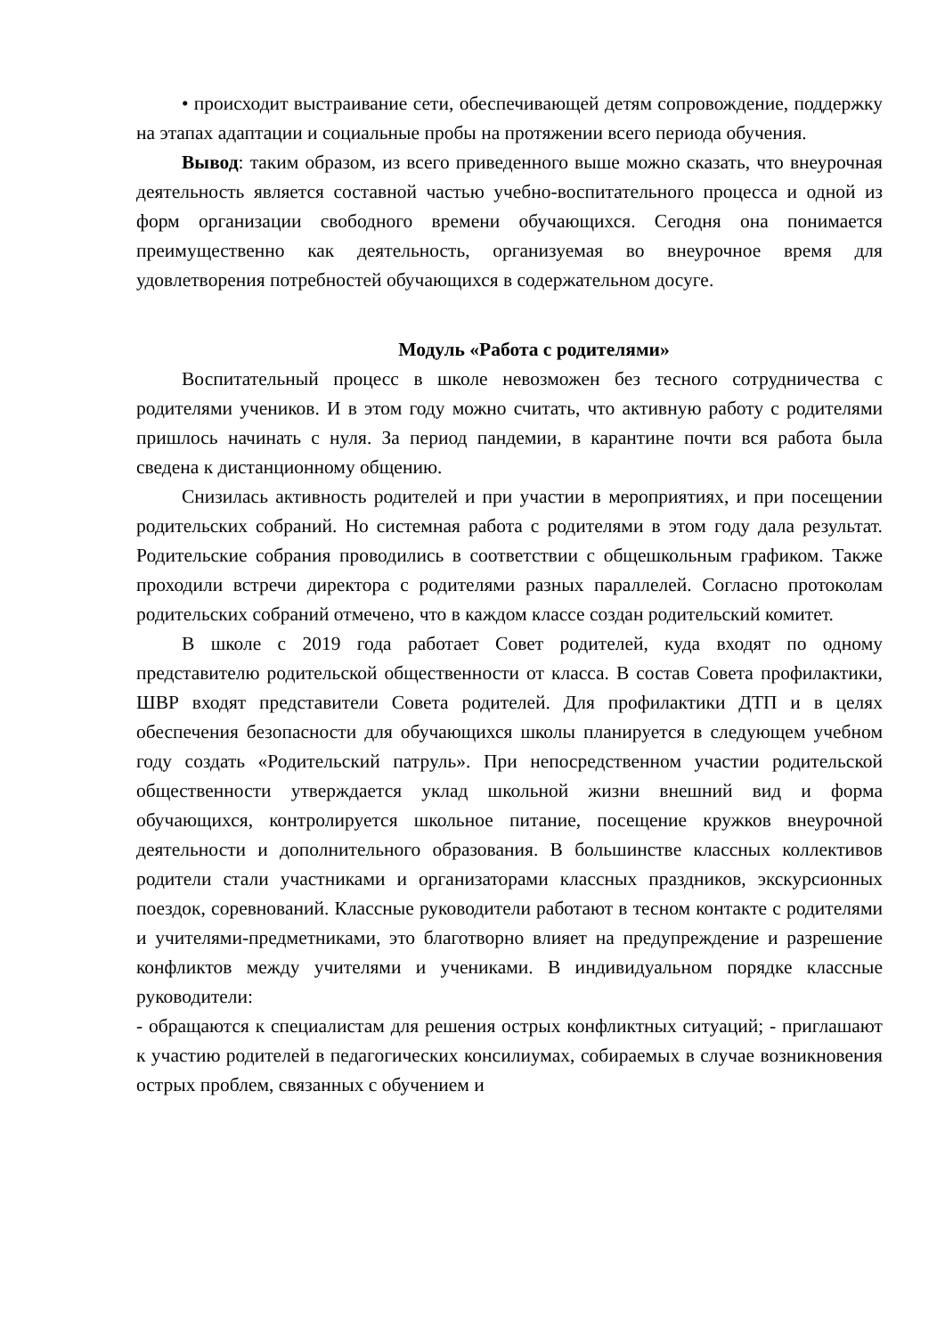• происходит выстраивание сети, обеспечивающей детям сопровождение, поддержку на этапах адаптации и социальные пробы на протяжении всего периода обучения.
Вывод: таким образом, из всего приведенного выше можно сказать, что внеурочная деятельность является составной частью учебно-воспитательного процесса и одной из форм организации свободного времени обучающихся. Сегодня она понимается преимущественно как деятельность, организуемая во внеурочное время для удовлетворения потребностей обучающихся в содержательном досуге.
Модуль «Работа с родителями»
Воспитательный процесс в школе невозможен без тесного сотрудничества с родителями учеников. И в этом году можно считать, что активную работу с родителями пришлось начинать с нуля. За период пандемии, в карантине почти вся работа была сведена к дистанционному общению.
Снизилась активность родителей и при участии в мероприятиях, и при посещении родительских собраний. Но системная работа с родителями в этом году дала результат. Родительские собрания проводились в соответствии с общешкольным графиком. Также проходили встречи директора с родителями разных параллелей. Согласно протоколам родительских собраний отмечено, что в каждом классе создан родительский комитет.
В школе с 2019 года работает Совет родителей, куда входят по одному представителю родительской общественности от класса. В состав Совета профилактики, ШВР входят представители Совета родителей. Для профилактики ДТП и в целях обеспечения безопасности для обучающихся школы планируется в следующем учебном году создать «Родительский патруль». При непосредственном участии родительской общественности утверждается уклад школьной жизни внешний вид и форма обучающихся, контролируется школьное питание, посещение кружков внеурочной деятельности и дополнительного образования. В большинстве классных коллективов родители стали участниками и организаторами классных праздников, экскурсионных поездок, соревнований. Классные руководители работают в тесном контакте с родителями и учителями-предметниками, это благотворно влияет на предупреждение и разрешение конфликтов между учителями и учениками. В индивидуальном порядке классные руководители:
- обращаются к специалистам для решения острых конфликтных ситуаций; - приглашают к участию родителей в педагогических консилиумах, собираемых в случае возникновения острых проблем, связанных с обучением и